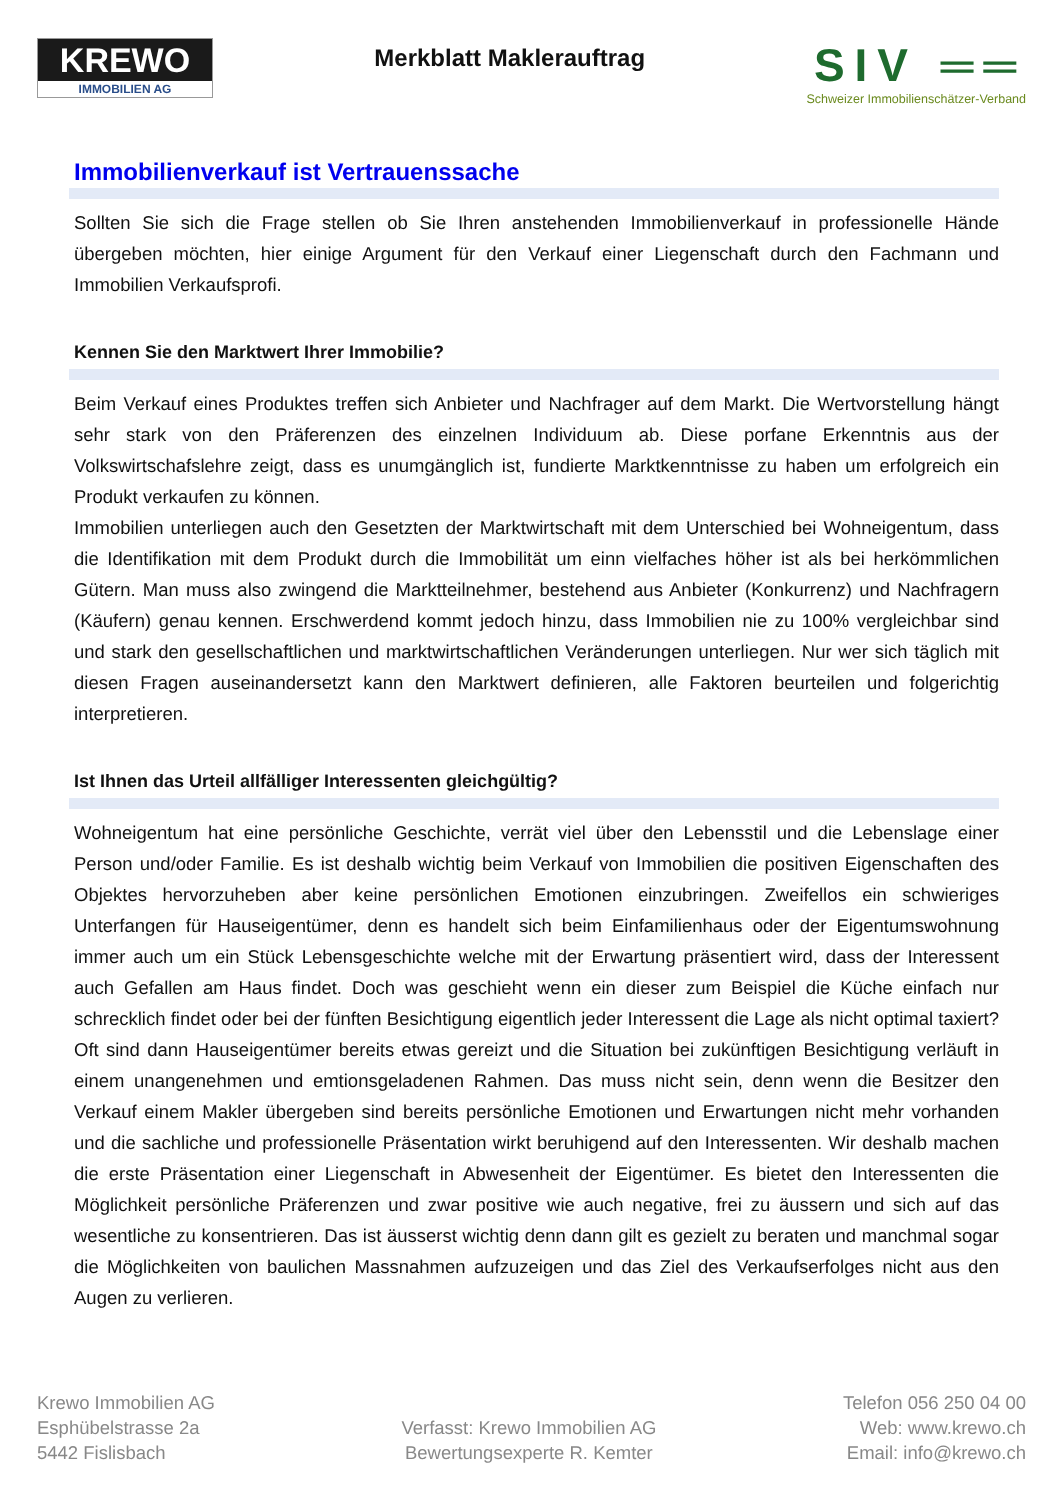KREWO
IMMOBILIEN AG
Merkblatt Maklerauftrag
SIV ══
Schweizer Immobilienschätzer-Verband
Immobilienverkauf ist Vertrauenssache
Sollten Sie sich die Frage stellen ob Sie Ihren anstehenden Immobilienverkauf in professionelle Hände übergeben möchten, hier einige Argument für den Verkauf einer Liegenschaft durch den Fachmann und Immobilien Verkaufsprofi.
Kennen Sie den Marktwert Ihrer Immobilie?
Beim Verkauf eines Produktes treffen sich Anbieter und Nachfrager auf dem Markt. Die Wertvorstellung hängt sehr stark von den Präferenzen des einzelnen Individuum ab. Diese porfane Erkenntnis aus der Volkswirtschafslehre zeigt, dass es unumgänglich ist, fundierte Marktkenntnisse zu haben um erfolgreich ein Produkt verkaufen zu können.
Immobilien unterliegen auch den Gesetzten der Marktwirtschaft mit dem Unterschied bei Wohneigentum, dass die Identifikation mit dem Produkt durch die Immobilität um einn vielfaches höher ist als bei herkömmlichen Gütern. Man muss also zwingend die Marktteilnehmer, bestehend aus Anbieter (Konkurrenz) und Nachfragern (Käufern) genau kennen. Erschwerdend kommt jedoch hinzu, dass Immobilien nie zu 100% vergleichbar sind und stark den gesellschaftlichen und marktwirtschaftlichen Veränderungen unterliegen. Nur wer sich täglich mit diesen Fragen auseinandersetzt kann den Marktwert definieren, alle Faktoren beurteilen und folgerichtig interpretieren.
Ist Ihnen das Urteil allfälliger Interessenten gleichgültig?
Wohneigentum hat eine persönliche Geschichte, verrät viel über den Lebensstil und die Lebenslage einer Person und/oder Familie. Es ist deshalb wichtig beim Verkauf von Immobilien die positiven Eigenschaften des Objektes hervorzuheben aber keine persönlichen Emotionen einzubringen. Zweifellos ein schwieriges Unterfangen für Hauseigentümer, denn es handelt sich beim Einfamilienhaus oder der Eigentumswohnung immer auch um ein Stück Lebensgeschichte welche mit der Erwartung präsentiert wird, dass der Interessent auch Gefallen am Haus findet. Doch was geschieht wenn ein dieser zum Beispiel die Küche einfach nur schrecklich findet oder bei der fünften Besichtigung eigentlich jeder Interessent die Lage als nicht optimal taxiert? Oft sind dann Hauseigentümer bereits etwas gereizt und die Situation bei zukünftigen Besichtigung verläuft in einem unangenehmen und emtionsgeladenen Rahmen. Das muss nicht sein, denn wenn die Besitzer den Verkauf einem Makler übergeben sind bereits persönliche Emotionen und Erwartungen nicht mehr vorhanden und die sachliche und professionelle Präsentation wirkt beruhigend auf den Interessenten. Wir deshalb machen die erste Präsentation einer Liegenschaft in Abwesenheit der Eigentümer. Es bietet den Interessenten die Möglichkeit persönliche Präferenzen und zwar positive wie auch negative, frei zu äussern und sich auf das wesentliche zu konsentrieren. Das ist äusserst wichtig denn dann gilt es gezielt zu beraten und manchmal sogar die Möglichkeiten von baulichen Massnahmen aufzuzeigen und das Ziel des Verkaufserfolges nicht aus den Augen zu verlieren.
Krewo Immobilien AG
Esphübelstrasse 2a
5442 Fislisbach
Verfasst: Krewo Immobilien AG
Bewertungsexperte R. Kemter
Telefon 056 250 04 00
Web: www.krewo.ch
Email: info@krewo.ch